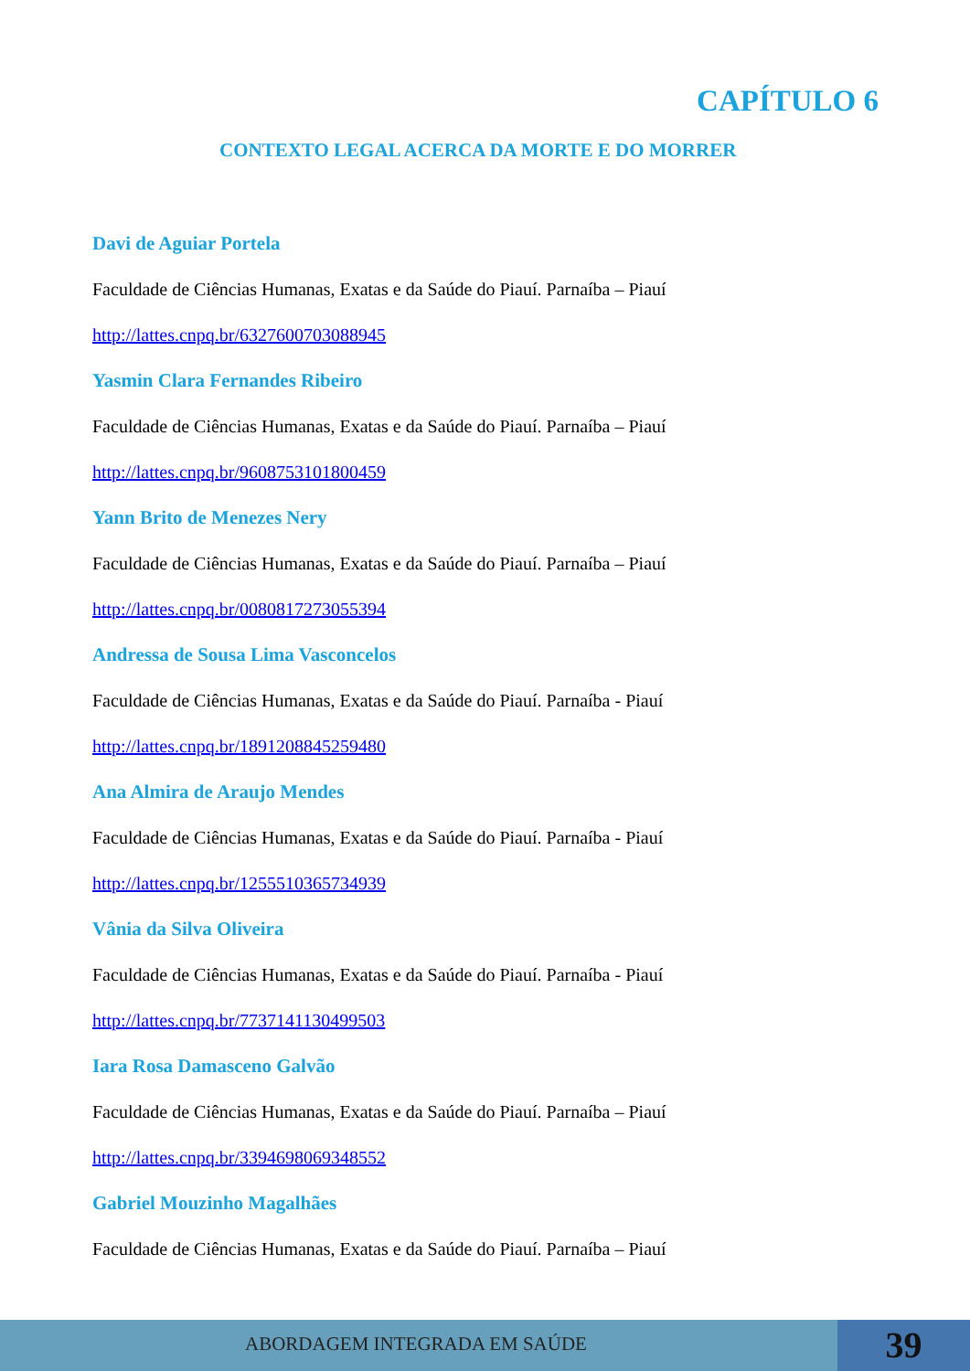CAPÍTULO 6
CONTEXTO LEGAL ACERCA DA MORTE E DO MORRER
Davi de Aguiar Portela
Faculdade de Ciências Humanas, Exatas e da Saúde do Piauí. Parnaíba – Piauí
http://lattes.cnpq.br/6327600703088945
Yasmin Clara Fernandes Ribeiro
Faculdade de Ciências Humanas, Exatas e da Saúde do Piauí. Parnaíba – Piauí
http://lattes.cnpq.br/9608753101800459
Yann Brito de Menezes Nery
Faculdade de Ciências Humanas, Exatas e da Saúde do Piauí. Parnaíba – Piauí
http://lattes.cnpq.br/0080817273055394
Andressa de Sousa Lima Vasconcelos
Faculdade de Ciências Humanas, Exatas e da Saúde do Piauí. Parnaíba - Piauí
http://lattes.cnpq.br/1891208845259480
Ana Almira de Araujo Mendes
Faculdade de Ciências Humanas, Exatas e da Saúde do Piauí. Parnaíba - Piauí
http://lattes.cnpq.br/1255510365734939
Vânia da Silva Oliveira
Faculdade de Ciências Humanas, Exatas e da Saúde do Piauí. Parnaíba - Piauí
http://lattes.cnpq.br/7737141130499503
Iara Rosa Damasceno Galvão
Faculdade de Ciências Humanas, Exatas e da Saúde do Piauí. Parnaíba – Piauí
http://lattes.cnpq.br/3394698069348552
Gabriel Mouzinho Magalhães
Faculdade de Ciências Humanas, Exatas e da Saúde do Piauí. Parnaíba – Piauí
ABORDAGEM INTEGRADA EM SAÚDE 39